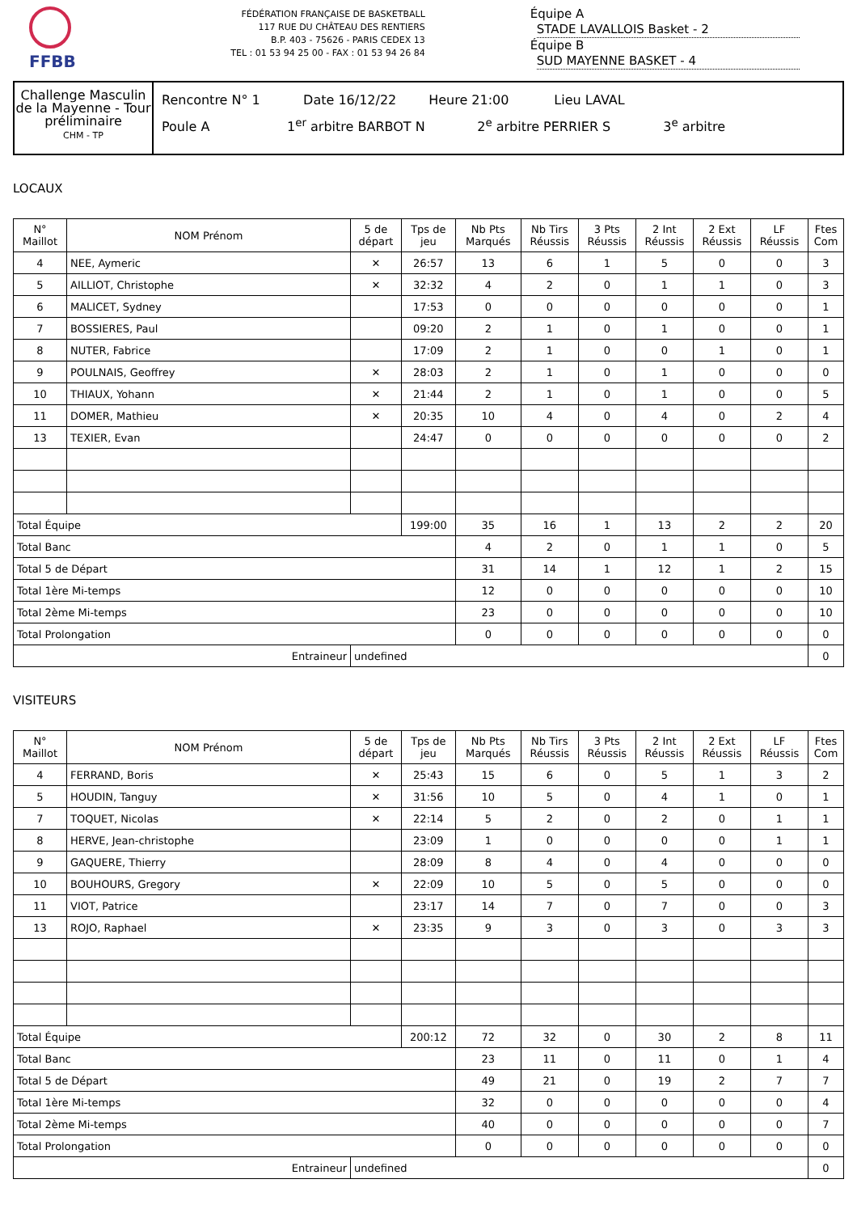FFBB
FÉDÉRATION FRANÇAISE DE BASKETBALL
117 RUE DU CHÂTEAU DES RENTIERS
B.P. 403 - 75626 - PARIS CEDEX 13
TEL : 01 53 94 25 00 - FAX : 01 53 94 26 84
Équipe A STADE LAVALLOIS Basket - 2
Équipe B SUD MAYENNE BASKET - 4
Challenge Masculin de la Mayenne - Tour préliminaire
CHM - TP
Rencontre N° 1 Date 16/12/22 Heure 21:00 Lieu LAVAL
Poule A 1<sup>er</sup> arbitre BARBOT N 2<sup>e</sup> arbitre PERRIER S 3<sup>e</sup> arbitre
LOCAUX
| N° Maillot | NOM Prénom | 5 de départ | Tps de jeu | Nb Pts Marqués | Nb Tirs Réussis | 3 Pts Réussis | 2 Int Réussis | 2 Ext Réussis | LF Réussis | Ftes Com |
| --- | --- | --- | --- | --- | --- | --- | --- | --- | --- | --- |
| 4 | NEE, Aymeric | ✕ | 26:57 | 13 | 6 | 1 | 5 | 0 | 0 | 3 |
| 5 | AILLIOT, Christophe | ✕ | 32:32 | 4 | 2 | 0 | 1 | 1 | 0 | 3 |
| 6 | MALICET, Sydney | | 17:53 | 0 | 0 | 0 | 0 | 0 | 0 | 1 |
| 7 | BOSSIERES, Paul | | 09:20 | 2 | 1 | 0 | 1 | 0 | 0 | 1 |
| 8 | NUTER, Fabrice | | 17:09 | 2 | 1 | 0 | 0 | 1 | 0 | 1 |
| 9 | POULNAIS, Geoffrey | ✕ | 28:03 | 2 | 1 | 0 | 1 | 0 | 0 | 0 |
| 10 | THIAUX, Yohann | ✕ | 21:44 | 2 | 1 | 0 | 1 | 0 | 0 | 5 |
| 11 | DOMER, Mathieu | ✕ | 20:35 | 10 | 4 | 0 | 4 | 0 | 2 | 4 |
| 13 | TEXIER, Evan | | 24:47 | 0 | 0 | 0 | 0 | 0 | 0 | 2 |
| Total Équipe | | | 199:00 | 35 | 16 | 1 | 13 | 2 | 2 | 20 |
| Total Banc | | | | 4 | 2 | 0 | 1 | 1 | 0 | 5 |
| Total 5 de Départ | | | | 31 | 14 | 1 | 12 | 1 | 2 | 15 |
| Total 1ère Mi-temps | | | | 12 | 0 | 0 | 0 | 0 | 0 | 10 |
| Total 2ème Mi-temps | | | | 23 | 0 | 0 | 0 | 0 | 0 | 10 |
| Total Prolongation | | | | 0 | 0 | 0 | 0 | 0 | 0 | 0 |
| Entraineur | | undefined | | | | | | | | 0 |
VISITEURS
| N° Maillot | NOM Prénom | 5 de départ | Tps de jeu | Nb Pts Marqués | Nb Tirs Réussis | 3 Pts Réussis | 2 Int Réussis | 2 Ext Réussis | LF Réussis | Ftes Com |
| --- | --- | --- | --- | --- | --- | --- | --- | --- | --- | --- |
| 4 | FERRAND, Boris | ✕ | 25:43 | 15 | 6 | 0 | 5 | 1 | 3 | 2 |
| 5 | HOUDIN, Tanguy | ✕ | 31:56 | 10 | 5 | 0 | 4 | 1 | 0 | 1 |
| 7 | TOQUET, Nicolas | ✕ | 22:14 | 5 | 2 | 0 | 2 | 0 | 1 | 1 |
| 8 | HERVE, Jean-christophe | | 23:09 | 1 | 0 | 0 | 0 | 0 | 1 | 1 |
| 9 | GAQUERE, Thierry | | 28:09 | 8 | 4 | 0 | 4 | 0 | 0 | 0 |
| 10 | BOUHOURS, Gregory | ✕ | 22:09 | 10 | 5 | 0 | 5 | 0 | 0 | 0 |
| 11 | VIOT, Patrice | | 23:17 | 14 | 7 | 0 | 7 | 0 | 0 | 3 |
| 13 | ROJO, Raphael | ✕ | 23:35 | 9 | 3 | 0 | 3 | 0 | 3 | 3 |
| Total Équipe | | | 200:12 | 72 | 32 | 0 | 30 | 2 | 8 | 11 |
| Total Banc | | | | 23 | 11 | 0 | 11 | 0 | 1 | 4 |
| Total 5 de Départ | | | | 49 | 21 | 0 | 19 | 2 | 7 | 7 |
| Total 1ère Mi-temps | | | | 32 | 0 | 0 | 0 | 0 | 0 | 4 |
| Total 2ème Mi-temps | | | | 40 | 0 | 0 | 0 | 0 | 0 | 7 |
| Total Prolongation | | | | 0 | 0 | 0 | 0 | 0 | 0 | 0 |
| Entraineur | | undefined | | | | | | | | 0 |